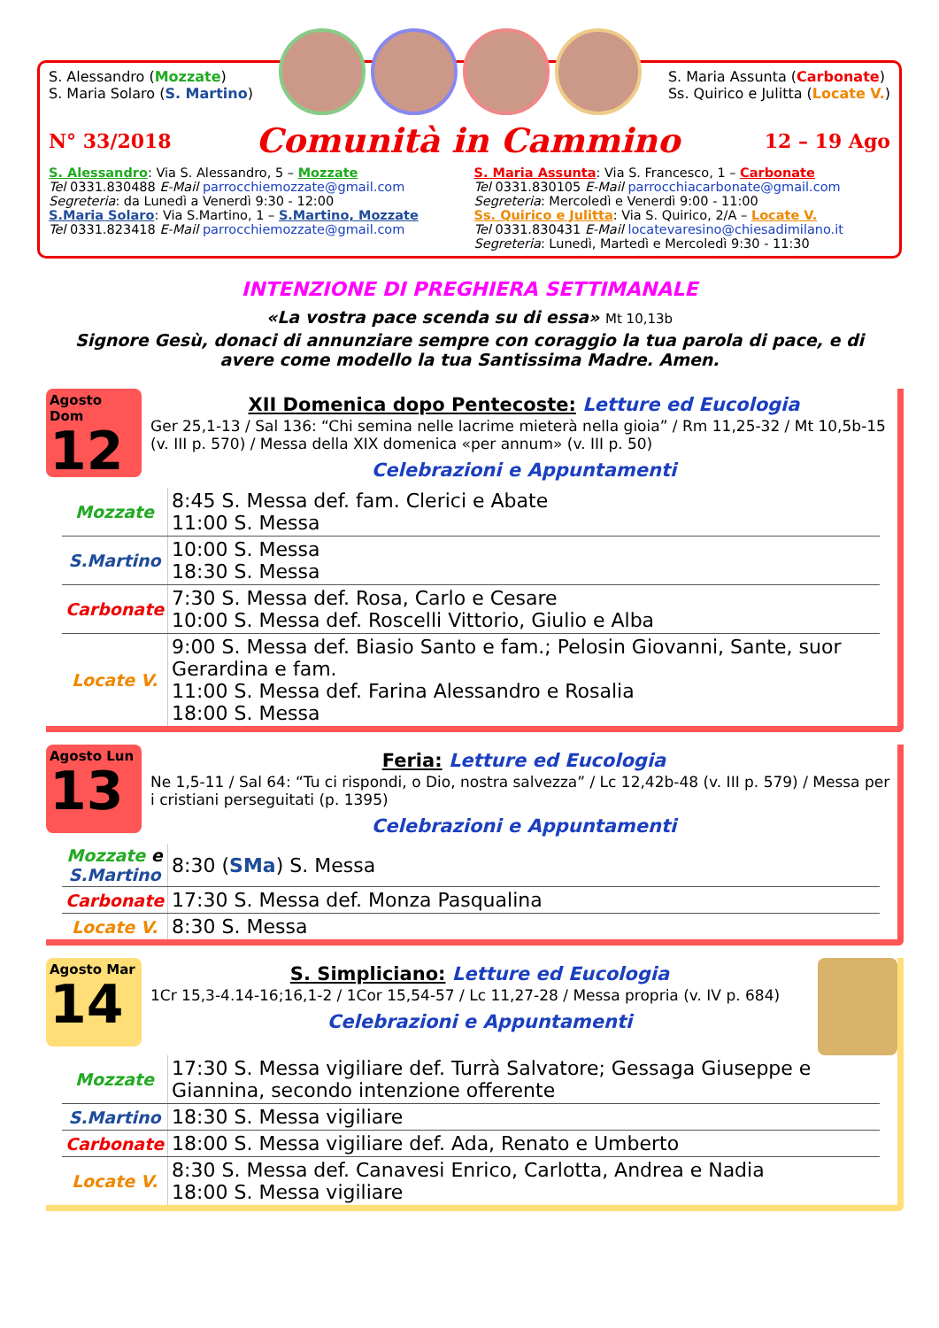S. Alessandro (Mozzate)
S. Maria Solaro (S. Martino)
S. Maria Assunta (Carbonate)
Ss. Quirico e Julitta (Locate V.)
N° 33/2018 Comunità in Cammino 12 – 19 Ago
S. Alessandro: Via S. Alessandro, 5 – Mozzate
Tel 0331.830488 E-Mail parrocchiemozzate@gmail.com
Segreteria: da Lunedì a Venerdì 9:30 - 12:00
S.Maria Solaro: Via S.Martino, 1 – S.Martino, Mozzate
Tel 0331.823418 E-Mail parrocchiemozzate@gmail.com
S. Maria Assunta: Via S. Francesco, 1 – Carbonate
Tel 0331.830105 E-Mail parrocchiacarbonate@gmail.com
Segreteria: Mercoledì e Venerdì 9:00 - 11:00
Ss. Quirico e Julitta: Via S. Quirico, 2/A – Locate V.
Tel 0331.830431 E-Mail locatevaresino@chiesadimilano.it
Segreteria: Lunedì, Martedì e Mercoledì 9:30 - 11:30
INTENZIONE DI PREGHIERA SETTIMANALE
«La vostra pace scenda su di essa» Mt 10,13b
Signore Gesù, donaci di annunziare sempre con coraggio la tua parola di pace, e di avere come modello la tua Santissima Madre. Amen.
Agosto Dom
12
XII Domenica dopo Pentecoste: Letture ed Eucologia
Ger 25,1-13 / Sal 136: “Chi semina nelle lacrime mieterà nella gioia” / Rm 11,25-32 / Mt 10,5b-15 (v. III p. 570) / Messa della XIX domenica «per annum» (v. III p. 50)
Celebrazioni e Appuntamenti
| Mozzate | 8:45 S. Messa def. fam. Clerici e Abate 11:00 S. Messa |
| S.Martino | 10:00 S. Messa 18:30 S. Messa |
| Carbonate | 7:30 S. Messa def. Rosa, Carlo e Cesare 10:00 S. Messa def. Roscelli Vittorio, Giulio e Alba |
| Locate V. | 9:00 S. Messa def. Biasio Santo e fam.; Pelosin Giovanni, Sante, suor Gerardina e fam. 11:00 S. Messa def. Farina Alessandro e Rosalia 18:00 S. Messa |
Agosto Lun
13
Feria: Letture ed Eucologia
Ne 1,5-11 / Sal 64: “Tu ci rispondi, o Dio, nostra salvezza” / Lc 12,42b-48 (v. III p. 579) / Messa per i cristiani perseguitati (p. 1395)
Celebrazioni e Appuntamenti
| Mozzate e S.Martino | 8:30 ( SMa ) S. Messa |
| Carbonate | 17:30 S. Messa def. Monza Pasqualina |
| Locate V. | 8:30 S. Messa |
Agosto Mar
14
S. Simpliciano: Letture ed Eucologia
1Cr 15,3-4.14-16;16,1-2 / 1Cor 15,54-57 / Lc 11,27-28 / Messa propria (v. IV p. 684)
Celebrazioni e Appuntamenti
| Mozzate | 17:30 S. Messa vigiliare def. Turrà Salvatore; Gessaga Giuseppe e Giannina, secondo intenzione offerente |
| S.Martino | 18:30 S. Messa vigiliare |
| Carbonate | 18:00 S. Messa vigiliare def. Ada, Renato e Umberto |
| Locate V. | 8:30 S. Messa def. Canavesi Enrico, Carlotta, Andrea e Nadia 18:00 S. Messa vigiliare |